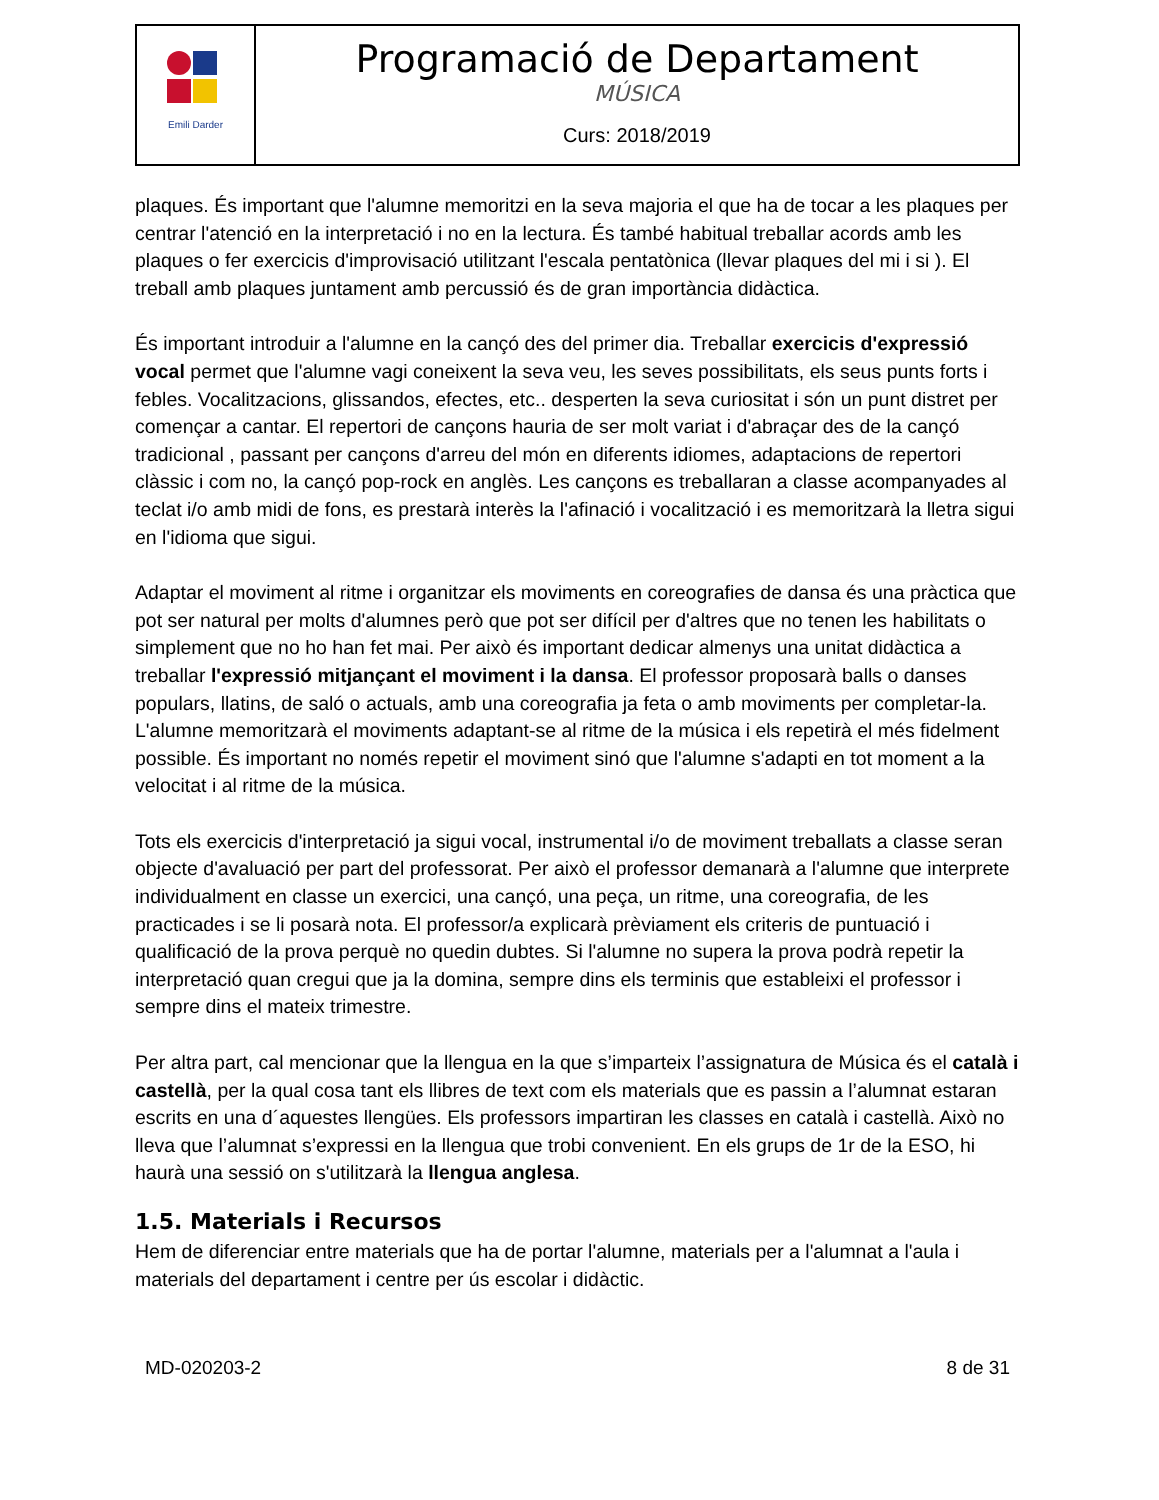| Emili Darder | Programació de Departament MÚSICA Curs: 2018/2019 |
plaques. És important que l'alumne memoritzi en la seva majoria el que ha de tocar a les plaques per centrar l'atenció en la interpretació i no en la lectura. És també habitual treballar acords amb les plaques o fer exercicis d'improvisació utilitzant l'escala pentatònica (llevar plaques del mi i si ). El treball amb plaques juntament amb percussió és de gran importància didàctica.
És important introduir a l'alumne en la cançó des del primer dia. Treballar exercicis d'expressió vocal permet que l'alumne vagi coneixent la seva veu, les seves possibilitats, els seus punts forts i febles. Vocalitzacions, glissandos, efectes, etc.. desperten la seva curiositat i són un punt distret per començar a cantar. El repertori de cançons hauria de ser molt variat i d'abraçar des de la cançó tradicional , passant per cançons d'arreu del món en diferents idiomes, adaptacions de repertori clàssic i com no, la cançó pop-rock en anglès. Les cançons es treballaran a classe acompanyades al teclat i/o amb midi de fons, es prestarà interès la l'afinació i vocalització i es memoritzarà la lletra sigui en l'idioma que sigui.
Adaptar el moviment al ritme i organitzar els moviments en coreografies de dansa és una pràctica que pot ser natural per molts d'alumnes però que pot ser difícil per d'altres que no tenen les habilitats o simplement que no ho han fet mai. Per això és important dedicar almenys una unitat didàctica a treballar l'expressió mitjançant el moviment i la dansa. El professor proposarà balls o danses populars, llatins, de saló o actuals, amb una coreografia ja feta o amb moviments per completar-la. L'alumne memoritzarà el moviments adaptant-se al ritme de la música i els repetirà el més fidelment possible. És important no només repetir el moviment sinó que l'alumne s'adapti en tot moment a la velocitat i al ritme de la música.
Tots els exercicis d'interpretació ja sigui vocal, instrumental i/o de moviment treballats a classe seran objecte d'avaluació per part del professorat. Per això el professor demanarà a l'alumne que interprete individualment en classe un exercici, una cançó, una peça, un ritme, una coreografia, de les practicades i se li posarà nota. El professor/a explicarà prèviament els criteris de puntuació i qualificació de la prova perquè no quedin dubtes. Si l'alumne no supera la prova podrà repetir la interpretació quan cregui que ja la domina, sempre dins els terminis que estableixi el professor i sempre dins el mateix trimestre.
Per altra part, cal mencionar que la llengua en la que s’imparteix l’assignatura de Música és el català i castellà, per la qual cosa tant els llibres de text com els materials que es passin a l’alumnat estaran escrits en una d´aquestes llengües. Els professors impartiran les classes en català i castellà. Això no lleva que l’alumnat s’expressi en la llengua que trobi convenient. En els grups de 1r de la ESO, hi haurà una sessió on s'utilitzarà la llengua anglesa.
1.5. Materials i Recursos
Hem de diferenciar entre materials que ha de portar l'alumne, materials per a l'alumnat a l'aula i materials del departament i centre per ús escolar i didàctic.
MD-020203-2 8 de 31